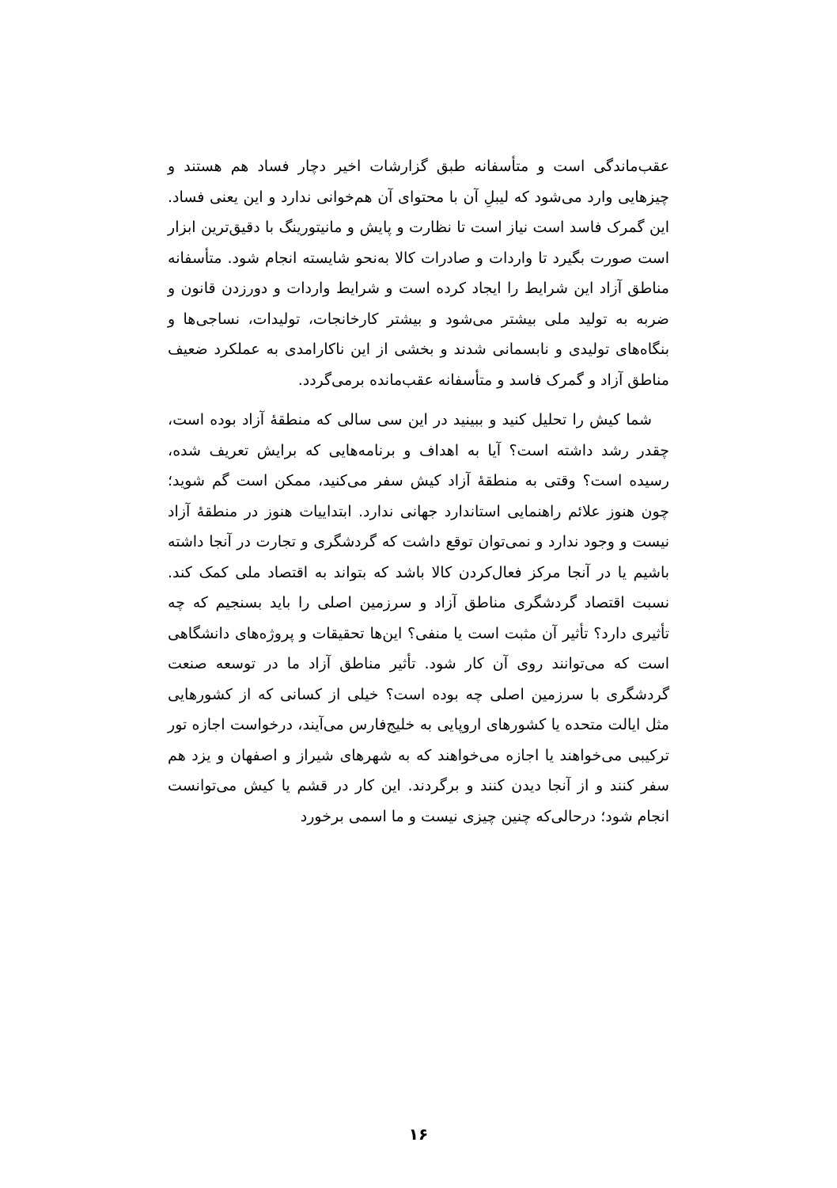عقب‌ماندگی است و متأسفانه طبق گزارشات اخیر دچار فساد هم هستند و چیزهایی وارد می‌شود که لیبلِ آن با محتوای آن هم‌خوانی ندارد و این یعنی فساد. این گمرک فاسد است نیاز است تا نظارت و پایش و مانیتورینگ با دقیق‌ترین ابزار است صورت بگیرد تا واردات و صادرات کالا به‌نحو شایسته انجام شود. متأسفانه مناطق آزاد این شرایط را ایجاد کرده است و شرایط واردات و دورزدن قانون و ضربه به تولید ملی بیشتر می‌شود و بیشتر کارخانجات، تولیدات، نساجی‌ها و بنگاه‌های تولیدی و نابسمانی شدند و بخشی از این ناکارامدی به عملکرد ضعیف مناطق آزاد و گمرک فاسد و متأسفانه عقب‌مانده برمی‌گردد.
شما کیش را تحلیل کنید و ببینید در این سی سالی که منطقهٔ آزاد بوده است، چقدر رشد داشته است؟ آیا به اهداف و برنامه‌هایی که برایش تعریف شده، رسیده است؟ وقتی به منطقهٔ آزاد کیش سفر می‌کنید، ممکن است گم شوید؛ چون هنوز علائم راهنمایی استاندارد جهانی ندارد. ابتداییات هنوز در منطقهٔ آزاد نیست و وجود ندارد و نمی‌توان توقع داشت که گردشگری و تجارت در آنجا داشته باشیم یا در آنجا مرکز فعال‌کردن کالا باشد که بتواند به اقتصاد ملی کمک کند. نسبت اقتصاد گردشگری مناطق آزاد و سرزمین اصلی را باید بسنجیم که چه تأثیری دارد؟ تأثیر آن مثبت است یا منفی؟ این‌ها تحقیقات و پروژه‌های دانشگاهی است که می‌توانند روی آن کار شود. تأثیر مناطق آزاد ما در توسعه صنعت گردشگری با سرزمین اصلی چه بوده است؟ خیلی از کسانی که از کشورهایی مثل ایالت متحده یا کشورهای اروپایی به خلیج‌فارس می‌آیند، درخواست اجازه تور ترکیبی می‌خواهند یا اجازه می‌خواهند که به شهرهای شیراز و اصفهان و یزد هم سفر کنند و از آنجا دیدن کنند و برگردند. این کار در قشم یا کیش می‌توانست انجام شود؛ درحالی‌که چنین چیزی نیست و ما اسمی برخورد
۱۶